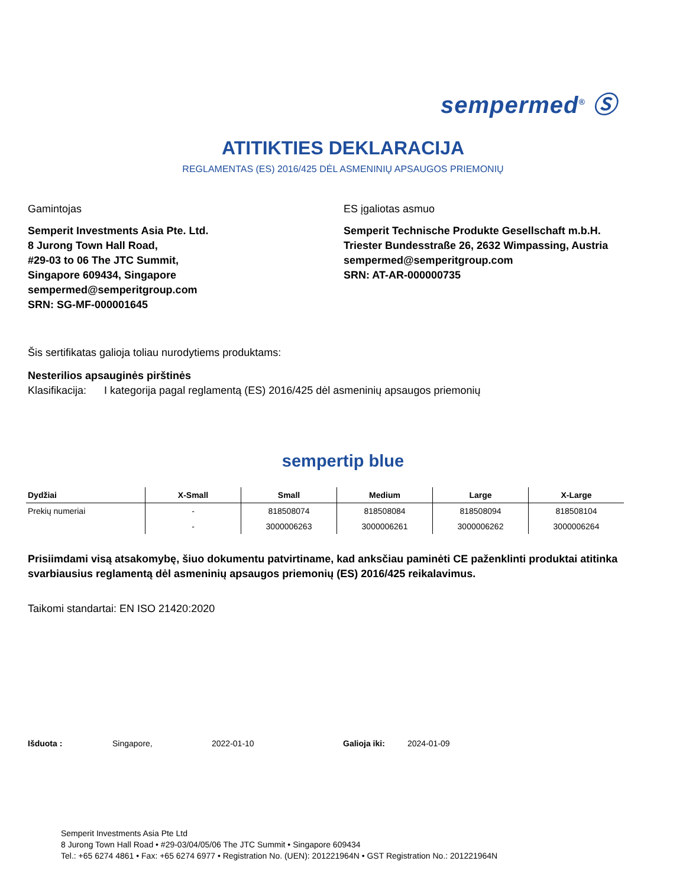sempermed<sup>®</sup> Ⓢ
ATITIKTIES DEKLARACIJA
REGLAMENTAS (ES) 2016/425 DĖL ASMENINIŲ APSAUGOS PRIEMONIŲ
Gamintojas
Semperit Investments Asia Pte. Ltd.
8 Jurong Town Hall Road,
#29-03 to 06 The JTC Summit,
Singapore 609434, Singapore
sempermed@semperitgroup.com
SRN: SG-MF-000001645
ES įgaliotas asmuo
Semperit Technische Produkte Gesellschaft m.b.H.
Triester Bundesstraße 26, 2632 Wimpassing, Austria
sempermed@semperitgroup.com
SRN: AT-AR-000000735
Šis sertifikatas galioja toliau nurodytiems produktams:
Nesterilios apsauginės pirštinės
Klasifikacija: I kategorija pagal reglamentą (ES) 2016/425 dėl asmeninių apsaugos priemonių
sempertip blue
| Dydžiai | X-Small | Small | Medium | Large | X-Large |
| --- | --- | --- | --- | --- | --- |
| Prekių numeriai | - | 818508074 | 818508084 | 818508094 | 818508104 |
| | - | 3000006263 | 3000006261 | 3000006262 | 3000006264 |
Prisiimdami visą atsakomybę, šiuo dokumentu patvirtiname, kad anksčiau paminėti CE paženklinti produktai atitinka svarbiausius reglamentą dėl asmeninių apsaugos priemonių (ES) 2016/425 reikalavimus.
Taikomi standartai: EN ISO 21420:2020
Išduota : Singapore, 2022-01-10 Galioja iki: 2024-01-09
Semperit Investments Asia Pte Ltd
8 Jurong Town Hall Road • #29-03/04/05/06 The JTC Summit • Singapore 609434
Tel.: +65 6274 4861 • Fax: +65 6274 6977 • Registration No. (UEN): 201221964N • GST Registration No.: 201221964N